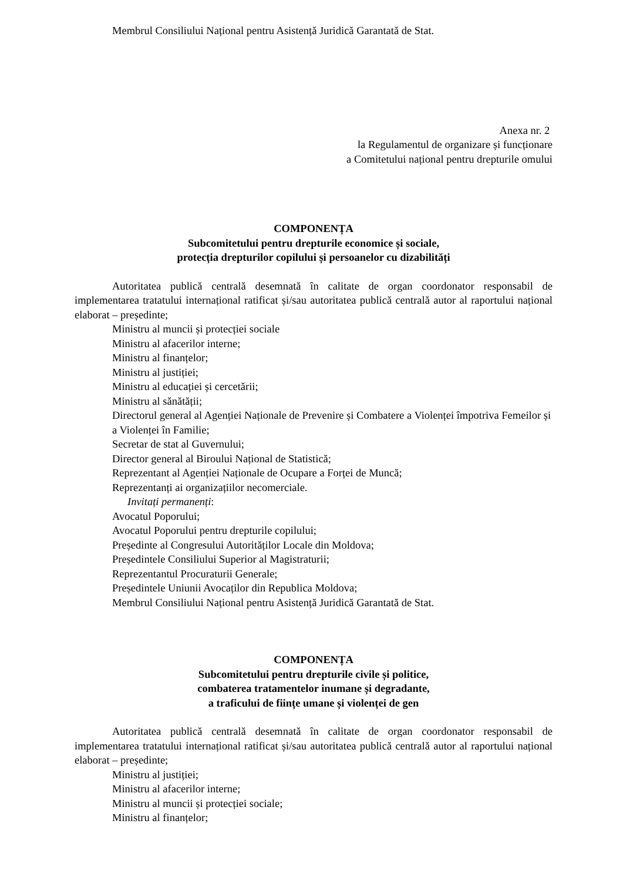Membrul Consiliului Național pentru Asistență Juridică Garantată de Stat.
Anexa nr. 2
la Regulamentul de organizare și funcționare
a Comitetului național pentru drepturile omului
COMPONENȚA
Subcomitetului pentru drepturile economice și sociale,
protecția drepturilor copilului și persoanelor cu dizabilități
Autoritatea publică centrală desemnată în calitate de organ coordonator responsabil de implementarea tratatului internațional ratificat și/sau autoritatea publică centrală autor al raportului național elaborat – președinte;
Ministru al muncii și protecției sociale
Ministru al afacerilor interne;
Ministru al finanțelor;
Ministru al justiției;
Ministru al educației și cercetării;
Ministru al sănătății;
Directorul general al Agenției Naționale de Prevenire și Combatere a Violenței împotriva Femeilor și a Violenței în Familie;
Secretar de stat al Guvernului;
Director general al Biroului Național de Statistică;
Reprezentant al Agenției Naționale de Ocupare a Forței de Muncă;
Reprezentanți ai organizațiilor necomerciale.
Invitați permanenți:
Avocatul Poporului;
Avocatul Poporului pentru drepturile copilului;
Președinte al Congresului Autorităților Locale din Moldova;
Președintele Consiliului Superior al Magistraturii;
Reprezentantul Procuraturii Generale;
Președintele Uniunii Avocaților din Republica Moldova;
Membrul Consiliului Național pentru Asistență Juridică Garantată de Stat.
COMPONENȚA
Subcomitetului pentru drepturile civile și politice,
combaterea tratamentelor inumane și degradante,
a traficului de ființe umane și violenței de gen
Autoritatea publică centrală desemnată în calitate de organ coordonator responsabil de implementarea tratatului internațional ratificat și/sau autoritatea publică centrală autor al raportului național elaborat – președinte;
Ministru al justiției;
Ministru al afacerilor interne;
Ministru al muncii și protecției sociale;
Ministru al finanțelor;